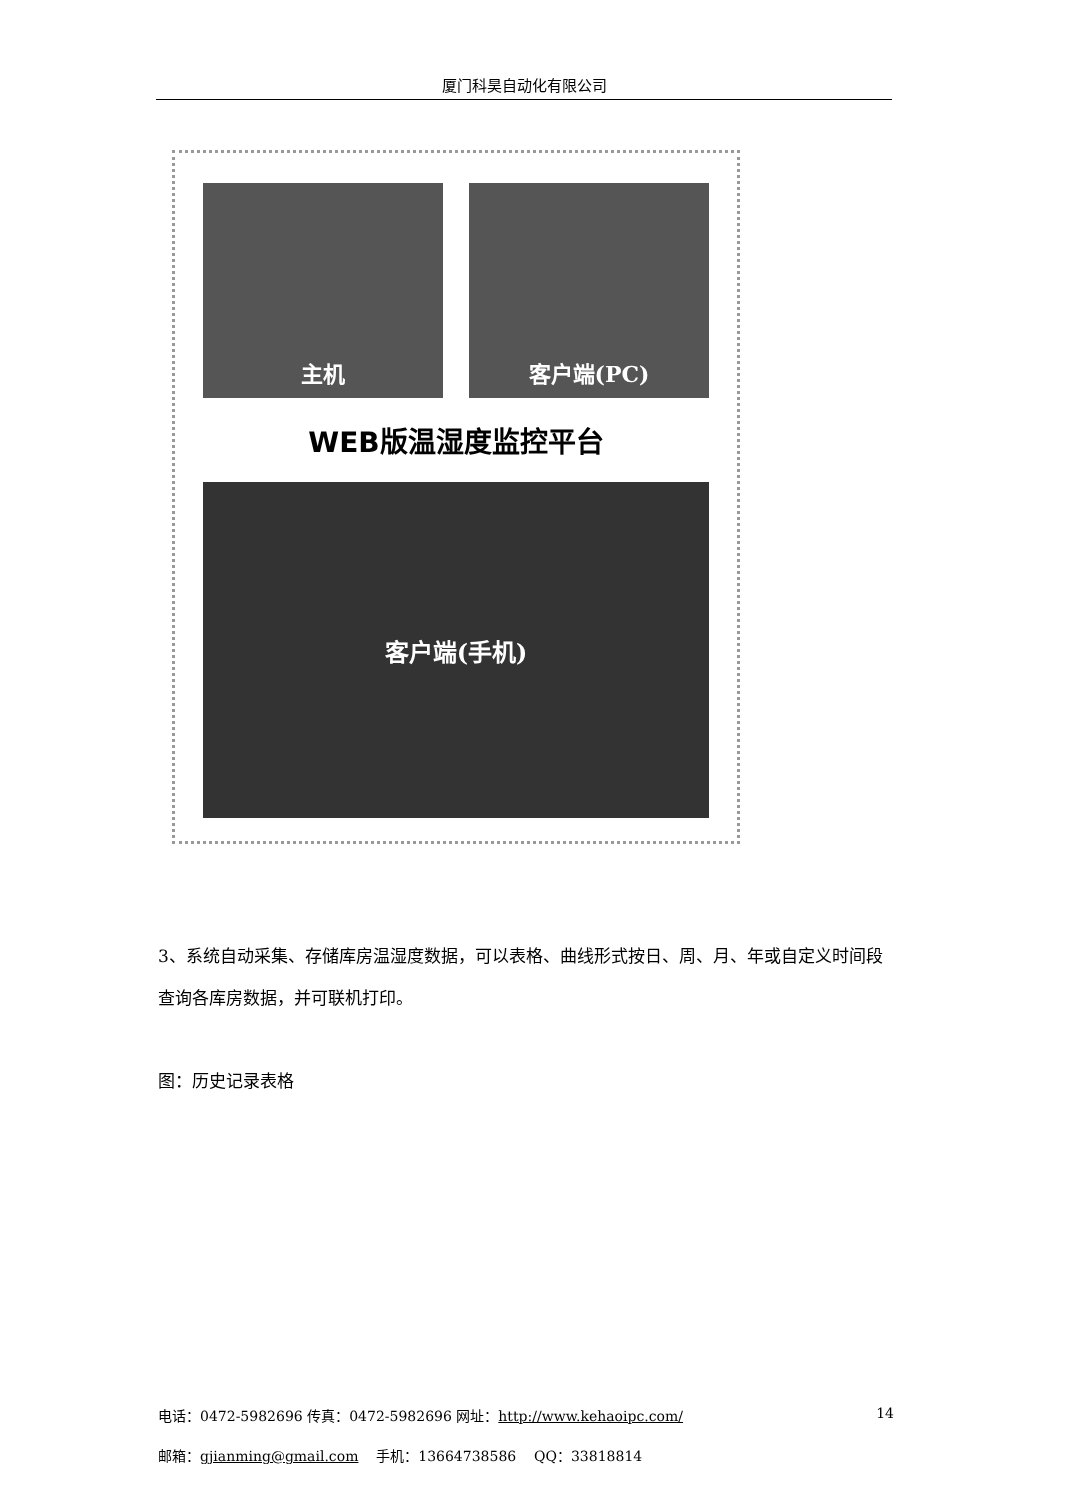厦门科昊自动化有限公司
主机 客户端(PC)
WEB版温湿度监控平台
客户端(手机)
3、系统自动采集、存储库房温湿度数据，可以表格、曲线形式按日、周、月、年或自定义时间段查询各库房数据，并可联机打印。
图：历史记录表格
电话：0472-5982696 传真：0472-5982696 网址：http://www.kehaoipc.com/ 14
邮箱：gjianming@gmail.com 手机：13664738586 QQ：33818814